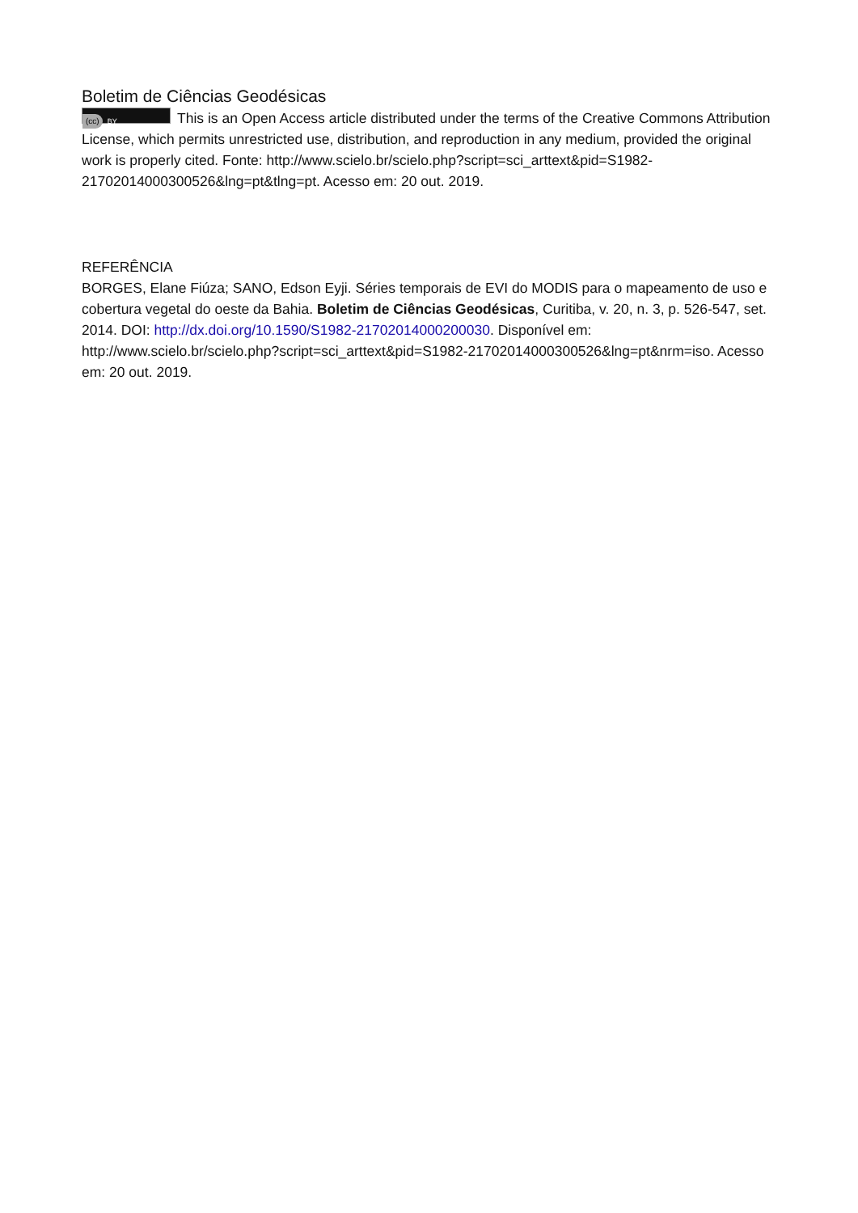Boletim de Ciências Geodésicas
(cc) BY This is an Open Access article distributed under the terms of the Creative Commons Attribution License, which permits unrestricted use, distribution, and reproduction in any medium, provided the original work is properly cited. Fonte: http://www.scielo.br/scielo.php?script=sci_arttext&pid=S1982-21702014000300526&lng=pt&tlng=pt. Acesso em: 20 out. 2019.
REFERÊNCIA
BORGES, Elane Fiúza; SANO, Edson Eyji. Séries temporais de EVI do MODIS para o mapeamento de uso e cobertura vegetal do oeste da Bahia. Boletim de Ciências Geodésicas, Curitiba, v. 20, n. 3, p. 526-547, set. 2014. DOI: http://dx.doi.org/10.1590/S1982-21702014000200030. Disponível em: http://www.scielo.br/scielo.php?script=sci_arttext&pid=S1982-21702014000300526&lng=pt&nrm=iso. Acesso em: 20 out. 2019.